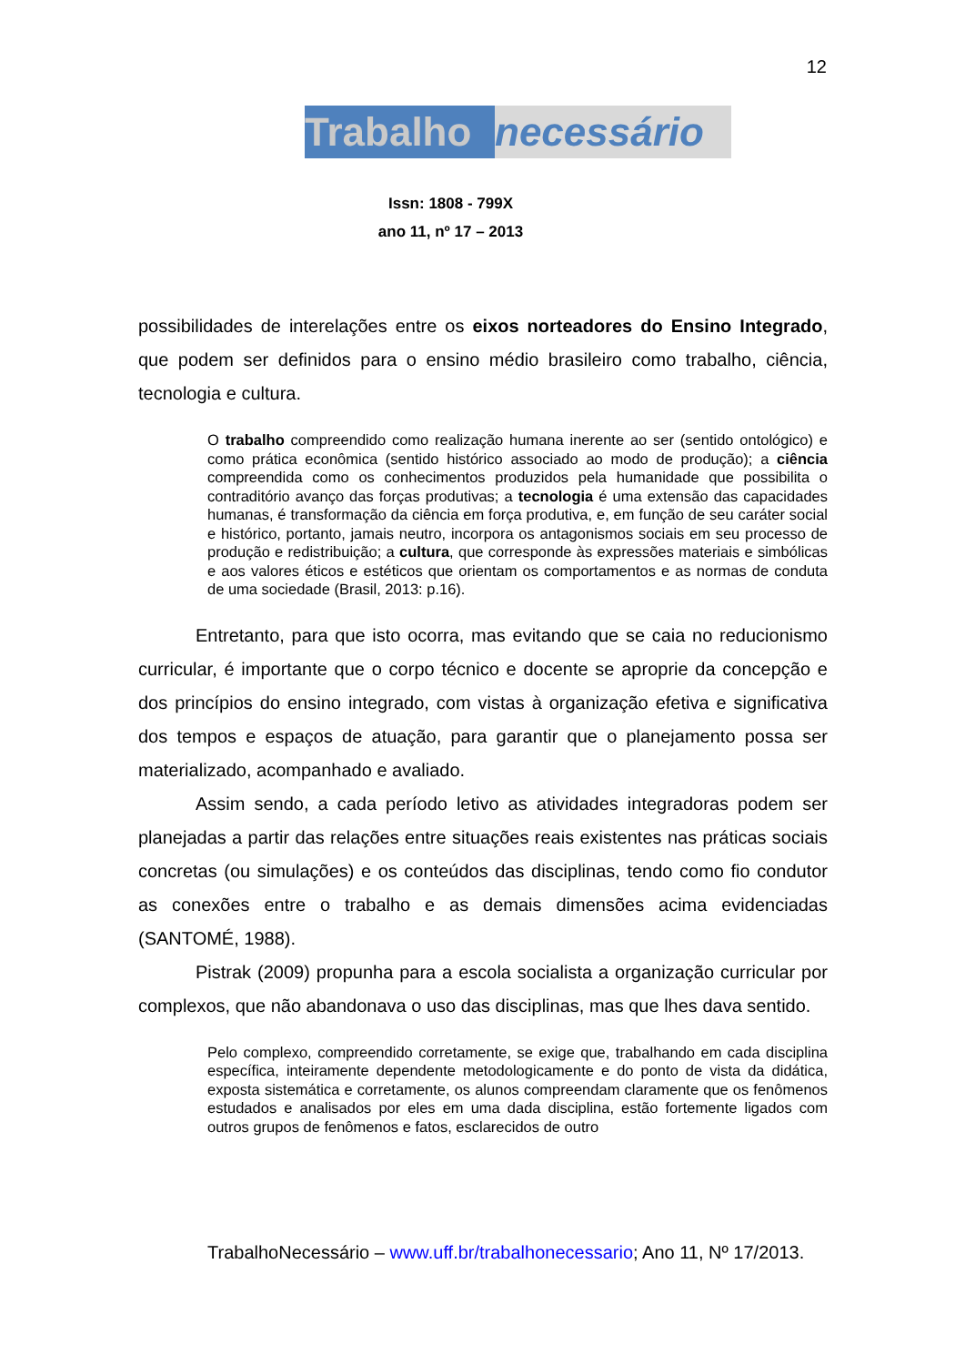12
Trabalho necessário
Issn: 1808 - 799X
ano 11, nº 17 – 2013
possibilidades de interelações entre os eixos norteadores do Ensino Integrado, que podem ser definidos para o ensino médio brasileiro como trabalho, ciência, tecnologia e cultura.
O trabalho compreendido como realização humana inerente ao ser (sentido ontológico) e como prática econômica (sentido histórico associado ao modo de produção); a ciência compreendida como os conhecimentos produzidos pela humanidade que possibilita o contraditório avanço das forças produtivas; a tecnologia é uma extensão das capacidades humanas, é transformação da ciência em força produtiva, e, em função de seu caráter social e histórico, portanto, jamais neutro, incorpora os antagonismos sociais em seu processo de produção e redistribuição; a cultura, que corresponde às expressões materiais e simbólicas e aos valores éticos e estéticos que orientam os comportamentos e as normas de conduta de uma sociedade (Brasil, 2013: p.16).
Entretanto, para que isto ocorra, mas evitando que se caia no reducionismo curricular, é importante que o corpo técnico e docente se aproprie da concepção e dos princípios do ensino integrado, com vistas à organização efetiva e significativa dos tempos e espaços de atuação, para garantir que o planejamento possa ser materializado, acompanhado e avaliado.
Assim sendo, a cada período letivo as atividades integradoras podem ser planejadas a partir das relações entre situações reais existentes nas práticas sociais concretas (ou simulações) e os conteúdos das disciplinas, tendo como fio condutor as conexões entre o trabalho e as demais dimensões acima evidenciadas (SANTOMÉ, 1988).
Pistrak (2009) propunha para a escola socialista a organização curricular por complexos, que não abandonava o uso das disciplinas, mas que lhes dava sentido.
Pelo complexo, compreendido corretamente, se exige que, trabalhando em cada disciplina específica, inteiramente dependente metodologicamente e do ponto de vista da didática, exposta sistemática e corretamente, os alunos compreendam claramente que os fenômenos estudados e analisados por eles em uma dada disciplina, estão fortemente ligados com outros grupos de fenômenos e fatos, esclarecidos de outro
TrabalhoNecessário – www.uff.br/trabalhonecessario; Ano 11, Nº 17/2013.